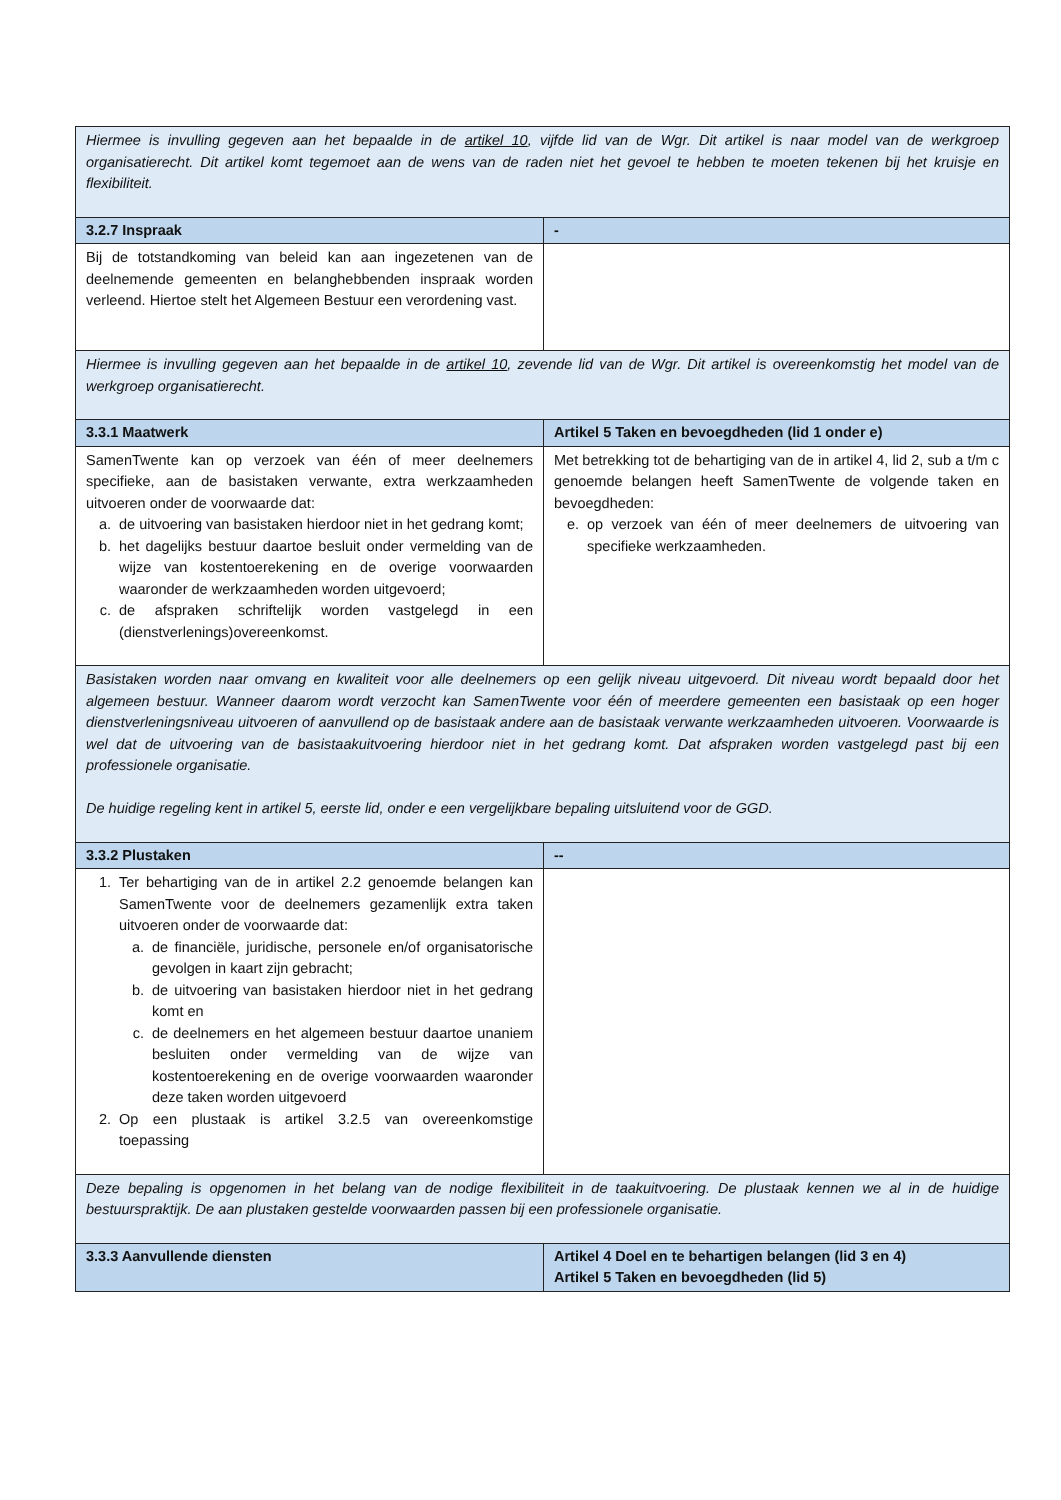| Hiermee is invulling gegeven aan het bepaalde in de artikel 10 , vijfde lid van de Wgr. Dit artikel is naar model van de werkgroep organisatierecht. Dit artikel komt tegemoet aan de wens van de raden niet het gevoel te hebben te moeten tekenen bij het kruisje en flexibiliteit. | |
| 3.2.7 Inspraak | - |
| Bij de totstandkoming van beleid kan aan ingezetenen van de deelnemende gemeenten en belanghebbenden inspraak worden verleend. Hiertoe stelt het Algemeen Bestuur een verordening vast. | |
| Hiermee is invulling gegeven aan het bepaalde in de artikel 10 , zevende lid van de Wgr. Dit artikel is overeenkomstig het model van de werkgroep organisatierecht. | |
| 3.3.1 Maatwerk | Artikel 5 Taken en bevoegdheden (lid 1 onder e) |
| SamenTwente kan op verzoek van één of meer deelnemers specifieke, aan de basistaken verwante, extra werkzaamheden uitvoeren onder de voorwaarde dat: a. de uitvoering van basistaken hierdoor niet in het gedrang komt; b. het dagelijks bestuur daartoe besluit onder vermelding van de wijze van kostentoerekening en de overige voorwaarden waaronder de werkzaamheden worden uitgevoerd; c. de afspraken schriftelijk worden vastgelegd in een (dienstverlenings)overeenkomst. | Met betrekking tot de behartiging van de in artikel 4, lid 2, sub a t/m c genoemde belangen heeft SamenTwente de volgende taken en bevoegdheden: e. op verzoek van één of meer deelnemers de uitvoering van specifieke werkzaamheden. |
| Basistaken worden naar omvang en kwaliteit voor alle deelnemers op een gelijk niveau uitgevoerd. Dit niveau wordt bepaald door het algemeen bestuur. Wanneer daarom wordt verzocht kan SamenTwente voor één of meerdere gemeenten een basistaak op een hoger dienstverleningsniveau uitvoeren of aanvullend op de basistaak andere aan de basistaak verwante werkzaamheden uitvoeren. Voorwaarde is wel dat de uitvoering van de basistaakuitvoering hierdoor niet in het gedrang komt. Dat afspraken worden vastgelegd past bij een professionele organisatie. De huidige regeling kent in artikel 5, eerste lid, onder e een vergelijkbare bepaling uitsluitend voor de GGD. | |
| 3.3.2 Plustaken | -- |
| 1. Ter behartiging van de in artikel 2.2 genoemde belangen kan SamenTwente voor de deelnemers gezamenlijk extra taken uitvoeren onder de voorwaarde dat: a. de financiële, juridische, personele en/of organisatorische gevolgen in kaart zijn gebracht; b. de uitvoering van basistaken hierdoor niet in het gedrang komt en c. de deelnemers en het algemeen bestuur daartoe unaniem besluiten onder vermelding van de wijze van kostentoerekening en de overige voorwaarden waaronder deze taken worden uitgevoerd 2. Op een plustaak is artikel 3.2.5 van overeenkomstige toepassing | |
| Deze bepaling is opgenomen in het belang van de nodige flexibiliteit in de taakuitvoering. De plustaak kennen we al in de huidige bestuurspraktijk. De aan plustaken gestelde voorwaarden passen bij een professionele organisatie. | |
| 3.3.3 Aanvullende diensten | Artikel 4 Doel en te behartigen belangen (lid 3 en 4) Artikel 5 Taken en bevoegdheden (lid 5) |